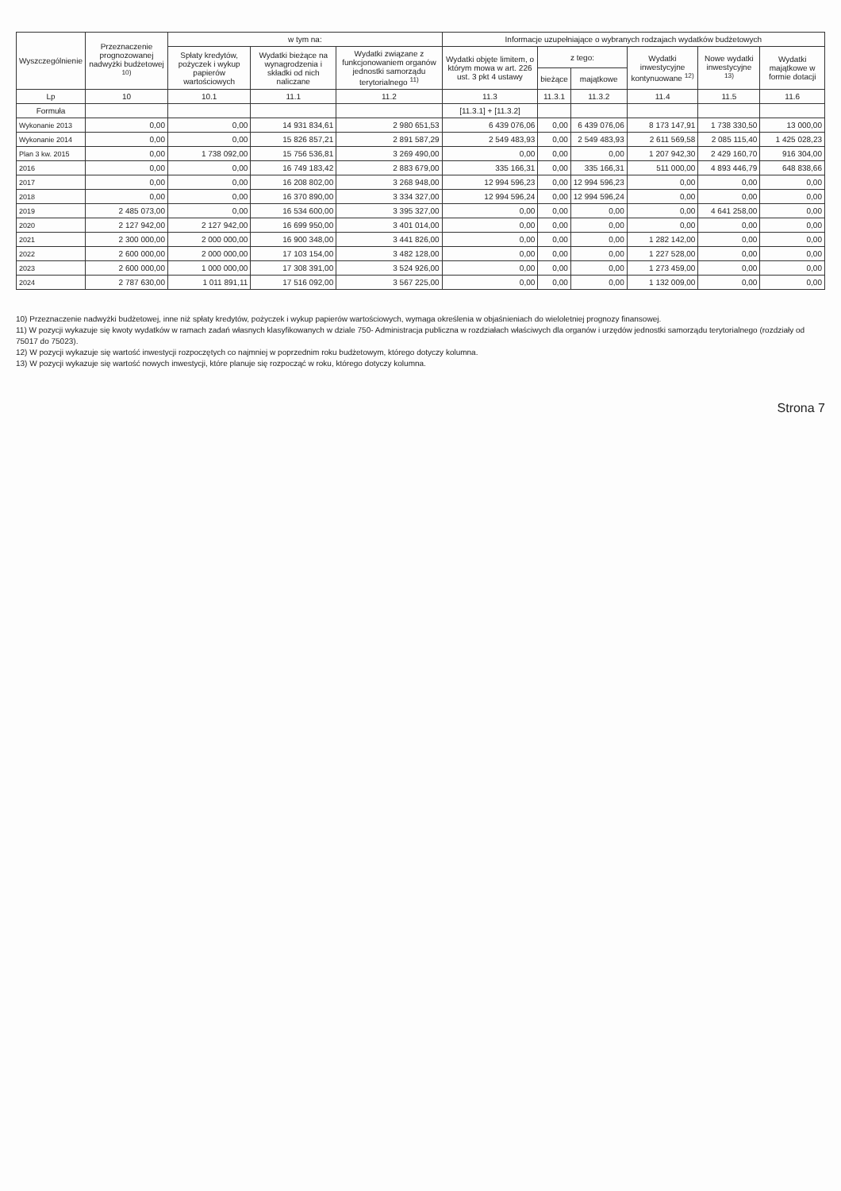| Wyszczególnienie | Przeznaczenie prognozowanej nadwyżki budżetowej <sup>10)</sup> | w tym na: | | | Informacje uzupełniające o wybranych rodzajach wydatków budżetowych | | | | | |
| --- | --- | --- | --- | --- | --- | --- | --- | --- | --- | --- |
| | | Spłaty kredytów, pożyczek i wykup papierów wartościowych | Wydatki bieżące na wynagrodzenia i składki od nich naliczane | Wydatki związane z funkcjonowaniem organów jednostki samorządu terytorialnego <sup>11)</sup> | Wydatki objęte limitem, o którym mowa w art. 226 ust. 3 pkt 4 ustawy | z tego: | | Wydatki inwestycyjne kontynuowane <sup>12)</sup> | Nowe wydatki inwestycyjne <sup>13)</sup> | Wydatki majątkowe w formie dotacji |
| | | | | | | bieżące | majątkowe | | | |
| Lp | 10 | 10.1 | 11.1 | 11.2 | 11.3 | 11.3.1 | 11.3.2 | 11.4 | 11.5 | 11.6 |
| Formuła | | | | | [11.3.1] + [11.3.2] | | | | | |
| Wykonanie 2013 | 0,00 | 0,00 | 14 931 834,61 | 2 980 651,53 | 6 439 076,06 | 0,00 | 6 439 076,06 | 8 173 147,91 | 1 738 330,50 | 13 000,00 |
| Wykonanie 2014 | 0,00 | 0,00 | 15 826 857,21 | 2 891 587,29 | 2 549 483,93 | 0,00 | 2 549 483,93 | 2 611 569,58 | 2 085 115,40 | 1 425 028,23 |
| Plan 3 kw. 2015 | 0,00 | 1 738 092,00 | 15 756 536,81 | 3 269 490,00 | 0,00 | 0,00 | 0,00 | 1 207 942,30 | 2 429 160,70 | 916 304,00 |
| 2016 | 0,00 | 0,00 | 16 749 183,42 | 2 883 679,00 | 335 166,31 | 0,00 | 335 166,31 | 511 000,00 | 4 893 446,79 | 648 838,66 |
| 2017 | 0,00 | 0,00 | 16 208 802,00 | 3 268 948,00 | 12 994 596,23 | 0,00 | 12 994 596,23 | 0,00 | 0,00 | 0,00 |
| 2018 | 0,00 | 0,00 | 16 370 890,00 | 3 334 327,00 | 12 994 596,24 | 0,00 | 12 994 596,24 | 0,00 | 0,00 | 0,00 |
| 2019 | 2 485 073,00 | 0,00 | 16 534 600,00 | 3 395 327,00 | 0,00 | 0,00 | 0,00 | 0,00 | 4 641 258,00 | 0,00 |
| 2020 | 2 127 942,00 | 2 127 942,00 | 16 699 950,00 | 3 401 014,00 | 0,00 | 0,00 | 0,00 | 0,00 | 0,00 | 0,00 |
| 2021 | 2 300 000,00 | 2 000 000,00 | 16 900 348,00 | 3 441 826,00 | 0,00 | 0,00 | 0,00 | 1 282 142,00 | 0,00 | 0,00 |
| 2022 | 2 600 000,00 | 2 000 000,00 | 17 103 154,00 | 3 482 128,00 | 0,00 | 0,00 | 0,00 | 1 227 528,00 | 0,00 | 0,00 |
| 2023 | 2 600 000,00 | 1 000 000,00 | 17 308 391,00 | 3 524 926,00 | 0,00 | 0,00 | 0,00 | 1 273 459,00 | 0,00 | 0,00 |
| 2024 | 2 787 630,00 | 1 011 891,11 | 17 516 092,00 | 3 567 225,00 | 0,00 | 0,00 | 0,00 | 1 132 009,00 | 0,00 | 0,00 |
10) Przeznaczenie nadwyżki budżetowej, inne niż spłaty kredytów, pożyczek i wykup papierów wartościowych, wymaga określenia w objaśnieniach do wieloletniej prognozy finansowej.
11) W pozycji wykazuje się kwoty wydatków w ramach zadań własnych klasyfikowanych w dziale 750- Administracja publiczna w rozdziałach właściwych dla organów i urzędów jednostki samorządu terytorialnego (rozdziały od 75017 do 75023).
12) W pozycji wykazuje się wartość inwestycji rozpoczętych co najmniej w poprzednim roku budżetowym, którego dotyczy kolumna.
13) W pozycji wykazuje się wartość nowych inwestycji, które planuje się rozpocząć w roku, którego dotyczy kolumna.
Strona 7